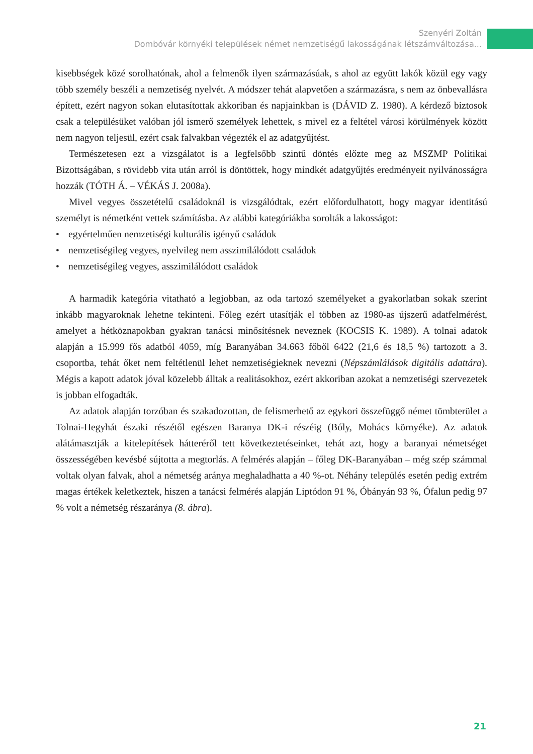Szenyéri Zoltán
Dombóvár környéki települések német nemzetiségű lakosságának létszámváltozása...
kisebbségek közé sorolhatónak, ahol a felmenők ilyen származásúak, s ahol az együtt lakók közül egy vagy több személy beszéli a nemzetiség nyelvét. A módszer tehát alapvetően a származásra, s nem az önbevallásra épített, ezért nagyon sokan elutasítottak akkoriban és napjainkban is (DÁVID Z. 1980). A kérdező biztosok csak a településüket valóban jól ismerő személyek lehettek, s mivel ez a feltétel városi körülmények között nem nagyon teljesül, ezért csak falvakban végezték el az adatgyűjtést.
Természetesen ezt a vizsgálatot is a legfelsőbb szintű döntés előzte meg az MSZMP Politikai Bizottságában, s rövidebb vita után arról is döntöttek, hogy mindkét adatgyűjtés eredményeit nyilvánosságra hozzák (TÓTH Á. – VÉKÁS J. 2008a).
Mivel vegyes összetételű családoknál is vizsgálódtak, ezért előfordulhatott, hogy magyar identitású személyt is németként vettek számításba. Az alábbi kategóriákba sorolták a lakosságot:
• egyértelműen nemzetiségi kulturális igényű családok
• nemzetiségileg vegyes, nyelvileg nem asszimilálódott családok
• nemzetiségileg vegyes, asszimilálódott családok
A harmadik kategória vitatható a legjobban, az oda tartozó személyeket a gyakorlatban sokak szerint inkább magyaroknak lehetne tekinteni. Főleg ezért utasítják el többen az 1980-as újszerű adatfelmérést, amelyet a hétköznapokban gyakran tanácsi minősítésnek neveznek (KOCSIS K. 1989). A tolnai adatok alapján a 15.999 fős adatból 4059, míg Baranyában 34.663 főből 6422 (21,6 és 18,5 %) tartozott a 3. csoportba, tehát őket nem feltétlenül lehet nemzetiségieknek nevezni (Népszámlálások digitális adattára). Mégis a kapott adatok jóval közelebb álltak a realitásokhoz, ezért akkoriban azokat a nemzetiségi szervezetek is jobban elfogadták.
Az adatok alapján torzóban és szakadozottan, de felismerhető az egykori összefüggő német tömbterület a Tolnai-Hegyhát északi részétől egészen Baranya DK-i részéig (Bóly, Mohács környéke). Az adatok alátámasztják a kitelepítések hátteréről tett következtetéseinket, tehát azt, hogy a baranyai németséget összességében kevésbé sújtotta a megtorlás. A felmérés alapján – főleg DK-Baranyában – még szép számmal voltak olyan falvak, ahol a németség aránya meghaladhatta a 40 %-ot. Néhány település esetén pedig extrém magas értékek keletkeztek, hiszen a tanácsi felmérés alapján Liptódon 91 %, Óbányán 93 %, Ófalun pedig 97 % volt a németség részaránya (8. ábra).
21